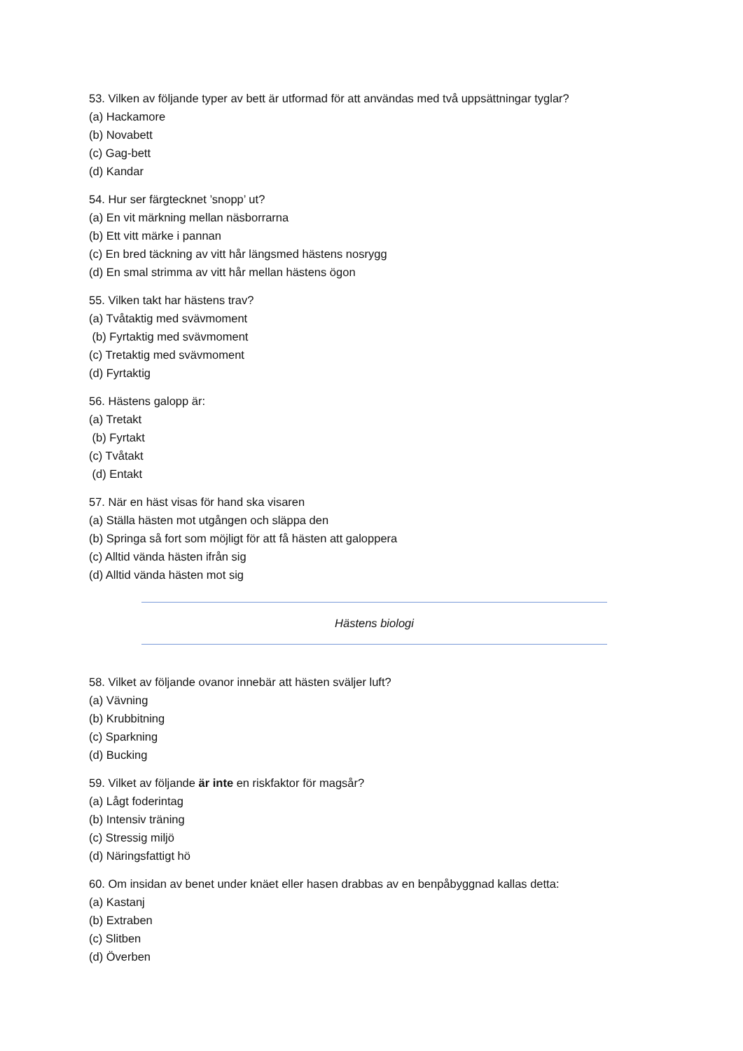53. Vilken av följande typer av bett är utformad för att användas med två uppsättningar tyglar?
(a) Hackamore
(b) Novabett
(c) Gag-bett
(d) Kandar
54. Hur ser färgtecknet ’snopp’ ut?
(a) En vit märkning mellan näsborrarna
(b) Ett vitt märke i pannan
(c) En bred täckning av vitt hår längsmed hästens nosrygg
(d) En smal strimma av vitt hår mellan hästens ögon
55. Vilken takt har hästens trav?
(a) Tvåtaktig med svävmoment
(b) Fyrtaktig med svävmoment
(c) Tretaktig med svävmoment
(d) Fyrtaktig
56. Hästens galopp är:
(a) Tretakt
(b) Fyrtakt
(c) Tvåtakt
(d) Entakt
57. När en häst visas för hand ska visaren
(a) Ställa hästen mot utgången och släppa den
(b) Springa så fort som möjligt för att få hästen att galoppera
(c) Alltid vända hästen ifrån sig
(d) Alltid vända hästen mot sig
Hästens biologi
58. Vilket av följande ovanor innebär att hästen sväljer luft?
(a) Vävning
(b) Krubbitning
(c) Sparkning
(d) Bucking
59. Vilket av följande är inte en riskfaktor för magsår?
(a) Lågt foderintag
(b) Intensiv träning
(c) Stressig miljö
(d) Näringsfattigt hö
60. Om insidan av benet under knäet eller hasen drabbas av en benpåbyggnad kallas detta:
(a) Kastanj
(b) Extraben
(c) Slitben
(d) Överben